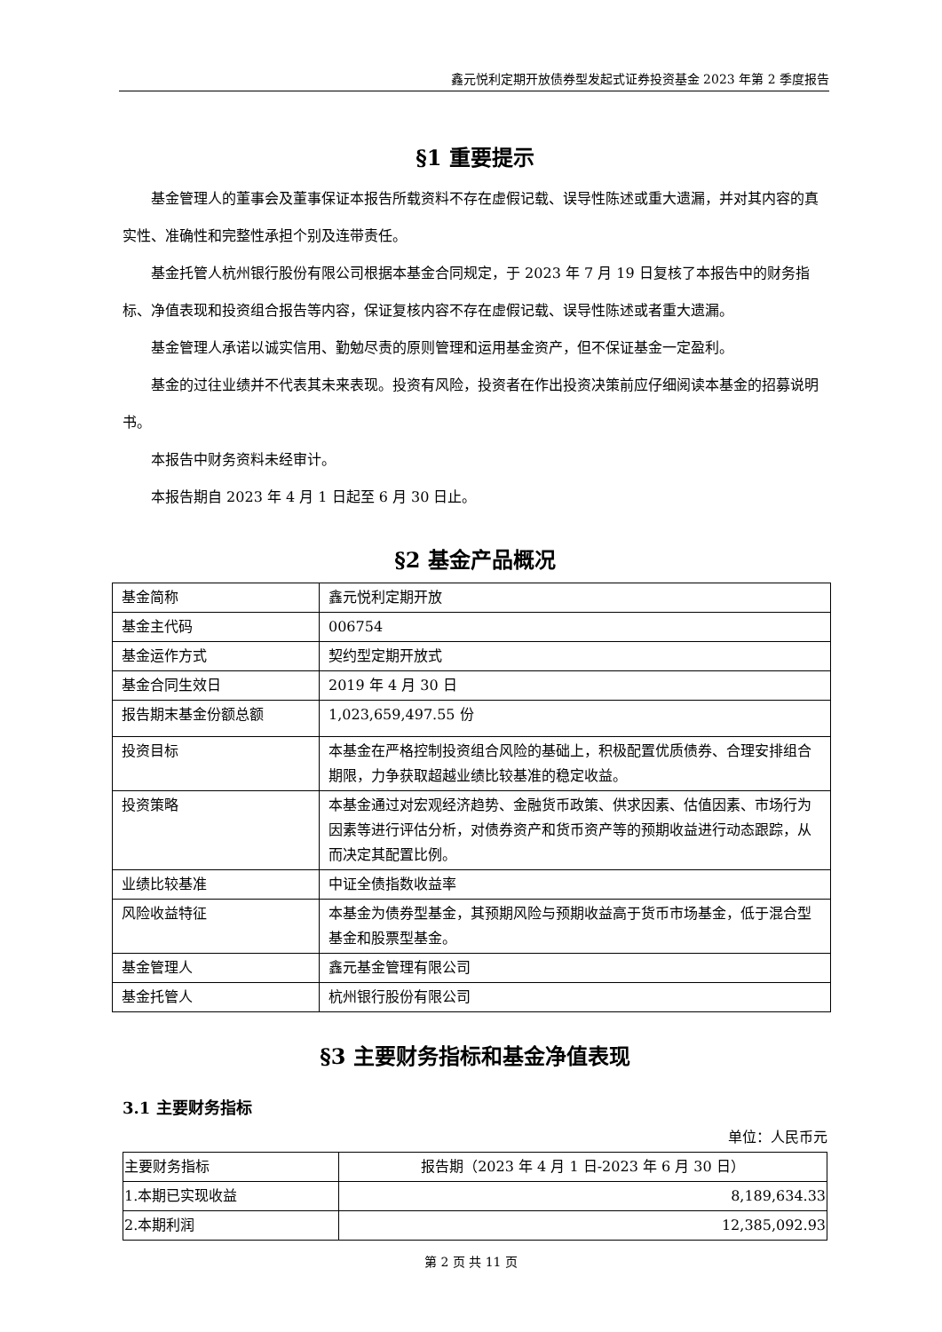鑫元悦利定期开放债券型发起式证券投资基金 2023 年第 2 季度报告
§1 重要提示
基金管理人的董事会及董事保证本报告所载资料不存在虚假记载、误导性陈述或重大遗漏，并对其内容的真实性、准确性和完整性承担个别及连带责任。
基金托管人杭州银行股份有限公司根据本基金合同规定，于 2023 年 7 月 19 日复核了本报告中的财务指标、净值表现和投资组合报告等内容，保证复核内容不存在虚假记载、误导性陈述或者重大遗漏。
基金管理人承诺以诚实信用、勤勉尽责的原则管理和运用基金资产，但不保证基金一定盈利。
基金的过往业绩并不代表其未来表现。投资有风险，投资者在作出投资决策前应仔细阅读本基金的招募说明书。
本报告中财务资料未经审计。
本报告期自 2023 年 4 月 1 日起至 6 月 30 日止。
§2 基金产品概况
| 基金简称 | 鑫元悦利定期开放 |
| 基金主代码 | 006754 |
| 基金运作方式 | 契约型定期开放式 |
| 基金合同生效日 | 2019 年 4 月 30 日 |
| 报告期末基金份额总额 | 1,023,659,497.55 份 |
| 投资目标 | 本基金在严格控制投资组合风险的基础上，积极配置优质债券、合理安排组合期限，力争获取超越业绩比较基准的稳定收益。 |
| 投资策略 | 本基金通过对宏观经济趋势、金融货币政策、供求因素、估值因素、市场行为因素等进行评估分析，对债券资产和货币资产等的预期收益进行动态跟踪，从而决定其配置比例。 |
| 业绩比较基准 | 中证全债指数收益率 |
| 风险收益特征 | 本基金为债券型基金，其预期风险与预期收益高于货币市场基金，低于混合型基金和股票型基金。 |
| 基金管理人 | 鑫元基金管理有限公司 |
| 基金托管人 | 杭州银行股份有限公司 |
§3 主要财务指标和基金净值表现
3.1 主要财务指标
单位：人民币元
| 主要财务指标 | 报告期（2023 年 4 月 1 日-2023 年 6 月 30 日） |
| 1.本期已实现收益 | 8,189,634.33 |
| 2.本期利润 | 12,385,092.93 |
第 2 页 共 11 页